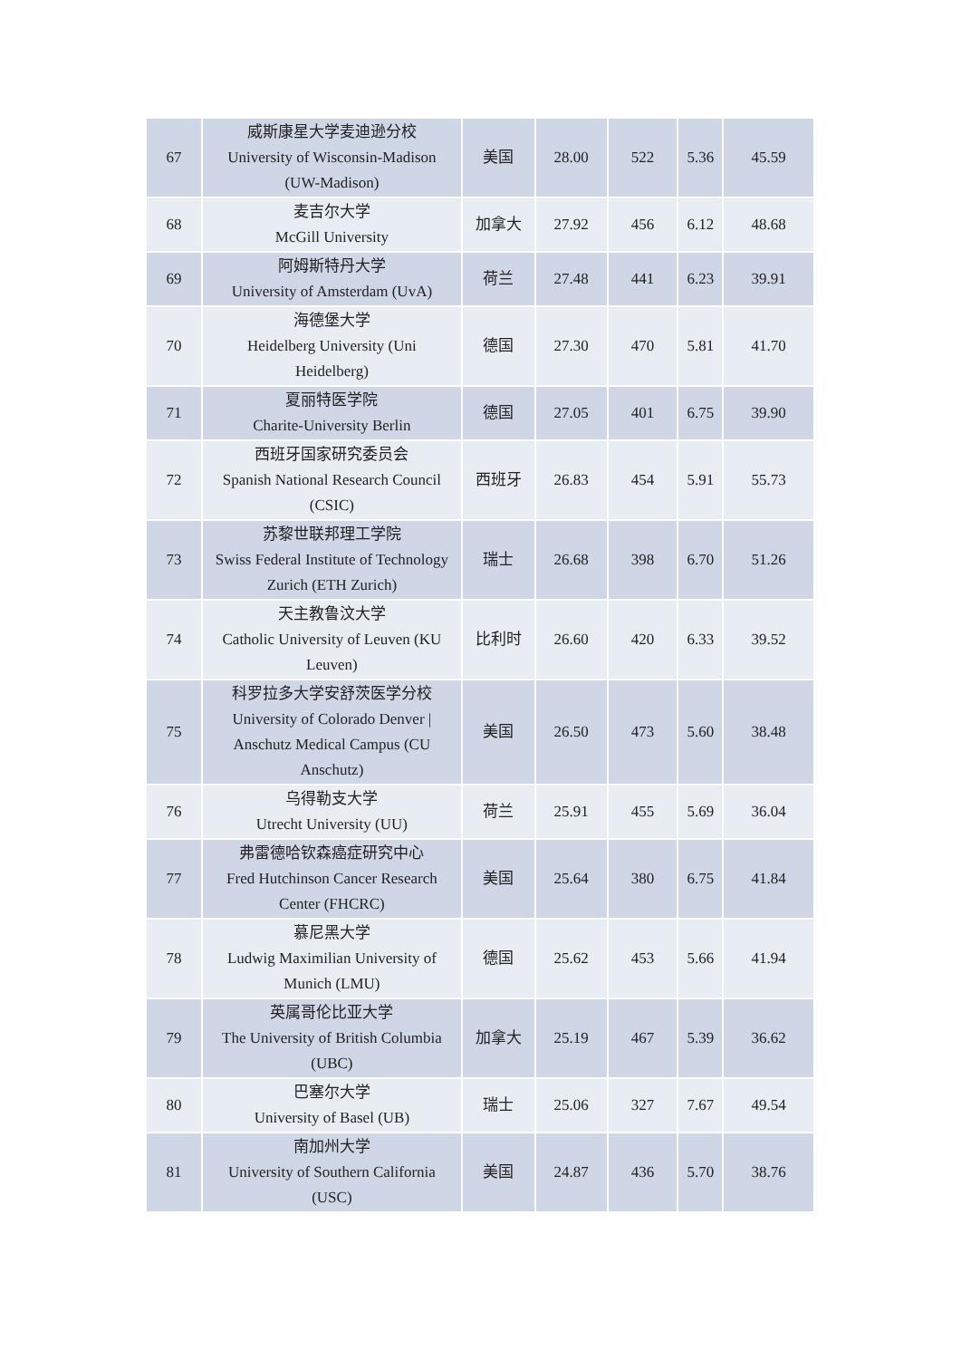| 67 | 威斯康星大学麦迪逊分校 University of Wisconsin-Madison (UW-Madison) | 美国 | 28.00 | 522 | 5.36 | 45.59 |
| 68 | 麦吉尔大学 McGill University | 加拿大 | 27.92 | 456 | 6.12 | 48.68 |
| 69 | 阿姆斯特丹大学 University of Amsterdam (UvA) | 荷兰 | 27.48 | 441 | 6.23 | 39.91 |
| 70 | 海德堡大学 Heidelberg University (Uni Heidelberg) | 德国 | 27.30 | 470 | 5.81 | 41.70 |
| 71 | 夏丽特医学院 Charite-University Berlin | 德国 | 27.05 | 401 | 6.75 | 39.90 |
| 72 | 西班牙国家研究委员会 Spanish National Research Council (CSIC) | 西班牙 | 26.83 | 454 | 5.91 | 55.73 |
| 73 | 苏黎世联邦理工学院 Swiss Federal Institute of Technology Zurich (ETH Zurich) | 瑞士 | 26.68 | 398 | 6.70 | 51.26 |
| 74 | 天主教鲁汶大学 Catholic University of Leuven (KU Leuven) | 比利时 | 26.60 | 420 | 6.33 | 39.52 |
| 75 | 科罗拉多大学安舒茨医学分校 University of Colorado Denver / Anschutz Medical Campus (CU Anschutz) | 美国 | 26.50 | 473 | 5.60 | 38.48 |
| 76 | 乌得勒支大学 Utrecht University (UU) | 荷兰 | 25.91 | 455 | 5.69 | 36.04 |
| 77 | 弗雷德哈钦森癌症研究中心 Fred Hutchinson Cancer Research Center (FHCRC) | 美国 | 25.64 | 380 | 6.75 | 41.84 |
| 78 | 慕尼黑大学 Ludwig Maximilian University of Munich (LMU) | 德国 | 25.62 | 453 | 5.66 | 41.94 |
| 79 | 英属哥伦比亚大学 The University of British Columbia (UBC) | 加拿大 | 25.19 | 467 | 5.39 | 36.62 |
| 80 | 巴塞尔大学 University of Basel (UB) | 瑞士 | 25.06 | 327 | 7.67 | 49.54 |
| 81 | 南加州大学 University of Southern California (USC) | 美国 | 24.87 | 436 | 5.70 | 38.76 |